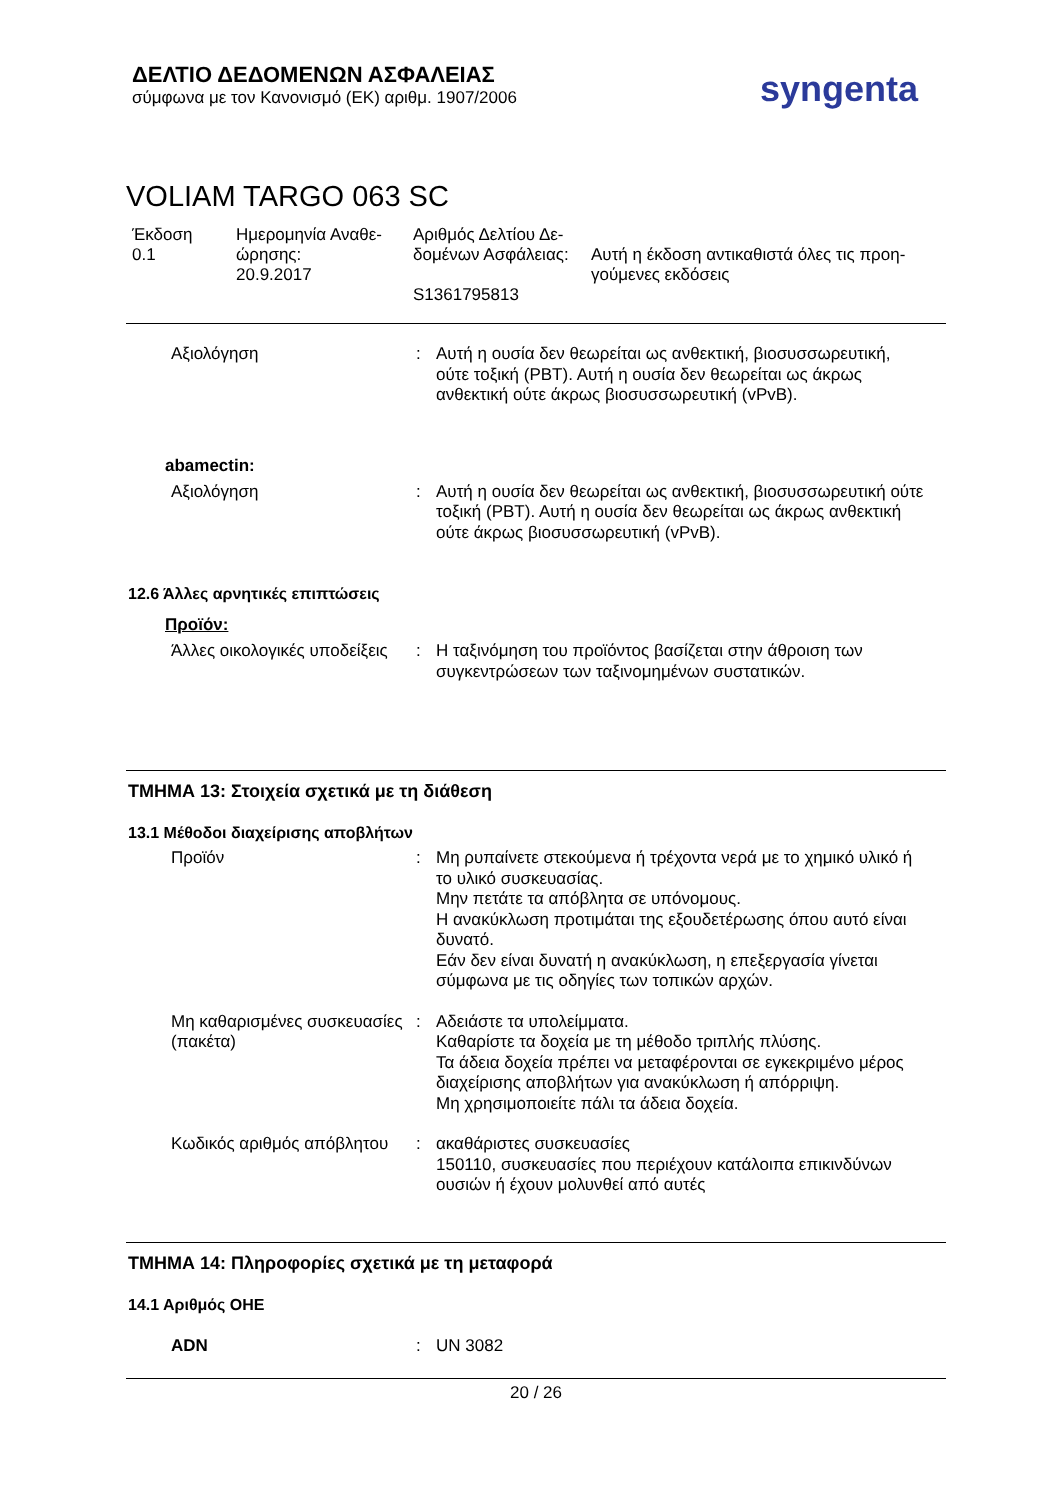ΔΕΛΤΙΟ ΔΕΔΟΜΕΝΩΝ ΑΣΦΑΛΕΙΑΣ
σύμφωνα με τον Κανονισμό (ΕΚ) αριθμ. 1907/2006
syngenta
VOLIAM TARGO 063 SC
Έκδοση
0.1
Ημερομηνία Αναθε-
ώρησης:
20.9.2017
Αριθμός Δελτίου Δε-
δομένων Ασφάλειας:
S1361795813
Αυτή η έκδοση αντικαθιστά όλες τις προη-
γούμενες εκδόσεις
Αξιολόγηση : Αυτή η ουσία δεν θεωρείται ως ανθεκτική, βιοσυσσωρευτική, ούτε τοξική (PBT). Αυτή η ουσία δεν θεωρείται ως άκρως ανθεκτική ούτε άκρως βιοσυσσωρευτική (vPvB).
abamectin:
Αξιολόγηση : Αυτή η ουσία δεν θεωρείται ως ανθεκτική, βιοσυσσωρευτική ούτε τοξική (PBT). Αυτή η ουσία δεν θεωρείται ως άκρως ανθεκτική ούτε άκρως βιοσυσσωρευτική (vPvB).
12.6 Άλλες αρνητικές επιπτώσεις
Προϊόν:
Άλλες οικολογικές υποδείξεις
: Η ταξινόμηση του προϊόντος βασίζεται στην άθροιση των συγκεντρώσεων των ταξινομημένων συστατικών.
ΤΜΗΜΑ 13: Στοιχεία σχετικά με τη διάθεση
13.1 Μέθοδοι διαχείρισης αποβλήτων
Προϊόν : Μη ρυπαίνετε στεκούμενα ή τρέχοντα νερά με το χημικό υλικό ή το υλικό συσκευασίας.
Μην πετάτε τα απόβλητα σε υπόνομους.
Η ανακύκλωση προτιμάται της εξουδετέρωσης όπου αυτό είναι δυνατό.
Εάν δεν είναι δυνατή η ανακύκλωση, η επεξεργασία γίνεται σύμφωνα με τις οδηγίες των τοπικών αρχών.
Μη καθαρισμένες συσκευασίες (πακέτα)
: Αδειάστε τα υπολείμματα.
Καθαρίστε τα δοχεία με τη μέθοδο τριπλής πλύσης.
Τα άδεια δοχεία πρέπει να μεταφέρονται σε εγκεκριμένο μέρος διαχείρισης αποβλήτων για ανακύκλωση ή απόρριψη.
Μη χρησιμοποιείτε πάλι τα άδεια δοχεία.
Κωδικός αριθμός απόβλητου
: ακαθάριστες συσκευασίες
150110, συσκευασίες που περιέχουν κατάλοιπα επικινδύνων ουσιών ή έχουν μολυνθεί από αυτές
ΤΜΗΜΑ 14: Πληροφορίες σχετικά με τη μεταφορά
14.1 Αριθμός ΟΗΕ
ADN : UN 3082
20 / 26